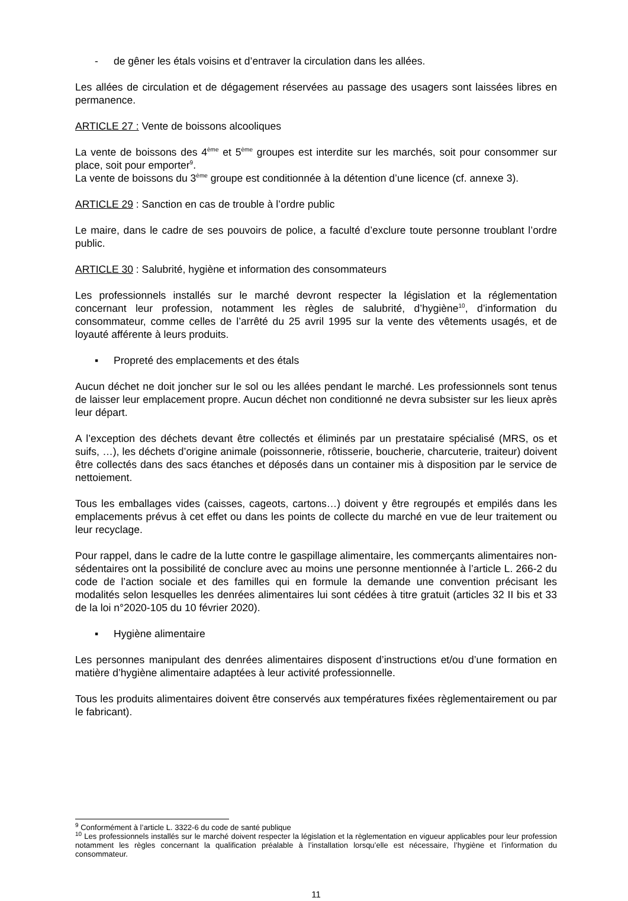- de gêner les étals voisins et d’entraver la circulation dans les allées.
Les allées de circulation et de dégagement réservées au passage des usagers sont laissées libres en permanence.
ARTICLE 27 : Vente de boissons alcooliques
La vente de boissons des 4<sup>ème</sup> et 5<sup>ème</sup> groupes est interdite sur les marchés, soit pour consommer sur place, soit pour emporter<sup>9</sup>.
La vente de boissons du 3<sup>ème</sup> groupe est conditionnée à la détention d’une licence (cf. annexe 3).
ARTICLE 29 : Sanction en cas de trouble à l’ordre public
Le maire, dans le cadre de ses pouvoirs de police, a faculté d’exclure toute personne troublant l’ordre public.
ARTICLE 30 : Salubrité, hygiène et information des consommateurs
Les professionnels installés sur le marché devront respecter la législation et la réglementation concernant leur profession, notamment les règles de salubrité, d’hygiène<sup>10</sup>, d’information du consommateur, comme celles de l’arrêté du 25 avril 1995 sur la vente des vêtements usagés, et de loyauté afférente à leurs produits.
▪ Propreté des emplacements et des étals
Aucun déchet ne doit joncher sur le sol ou les allées pendant le marché. Les professionnels sont tenus de laisser leur emplacement propre. Aucun déchet non conditionné ne devra subsister sur les lieux après leur départ.
A l’exception des déchets devant être collectés et éliminés par un prestataire spécialisé (MRS, os et suifs, …), les déchets d’origine animale (poissonnerie, rôtisserie, boucherie, charcuterie, traiteur) doivent être collectés dans des sacs étanches et déposés dans un container mis à disposition par le service de nettoiement.
Tous les emballages vides (caisses, cageots, cartons…) doivent y être regroupés et empilés dans les emplacements prévus à cet effet ou dans les points de collecte du marché en vue de leur traitement ou leur recyclage.
Pour rappel, dans le cadre de la lutte contre le gaspillage alimentaire, les commerçants alimentaires non-sédentaires ont la possibilité de conclure avec au moins une personne mentionnée à l’article L. 266-2 du code de l’action sociale et des familles qui en formule la demande une convention précisant les modalités selon lesquelles les denrées alimentaires lui sont cédées à titre gratuit (articles 32 II bis et 33 de la loi n°2020-105 du 10 février 2020).
▪ Hygiène alimentaire
Les personnes manipulant des denrées alimentaires disposent d’instructions et/ou d’une formation en matière d’hygiène alimentaire adaptées à leur activité professionnelle.
Tous les produits alimentaires doivent être conservés aux températures fixées règlementairement ou par le fabricant).
<sup>9</sup> Conformément à l’article L. 3322-6 du code de santé publique
<sup>10</sup> Les professionnels installés sur le marché doivent respecter la législation et la règlementation en vigueur applicables pour leur profession notamment les règles concernant la qualification préalable à l’installation lorsqu’elle est nécessaire, l’hygiène et l’information du consommateur.
11